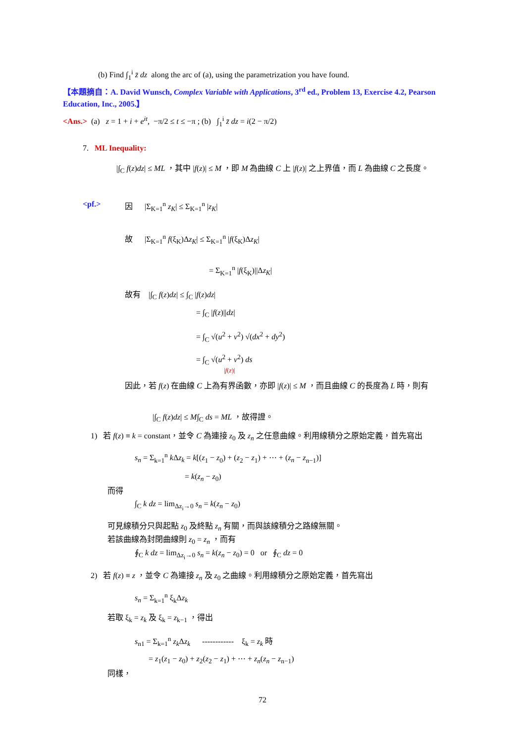(b) Find ∫<sub>1</sub><sup>i</sup> z̄ dz along the arc of (a), using the parametrization you have found.
【本題摘自：A. David Wunsch, Complex Variable with Applications, 3<sup>rd</sup> ed., Problem 13, Exercise 4.2, Pearson Education, Inc., 2005.】
<Ans.> (a) z = 1 + i + e<sup>it</sup>, −π/2 ≤ t ≤ −π ; (b) ∫<sub>1</sub><sup>i</sup> z̄ dz = i(2 − π/2)
7. ML Inequality:
|∫<sub>C</sub> f(z)dz| ≤ ML ，其中 |f(z)| ≤ M ，即 M 為曲線 C 上 |f(z)| 之上界值，而 L 為曲線 C 之長度。
<pf.>
因 |Σ<sub>K=1</sub><sup>n</sup> z<sub>K</sub>| ≤ Σ<sub>K=1</sub><sup>n</sup> |z<sub>K</sub>|
故 |Σ<sub>K=1</sub><sup>n</sup> f(ξ<sub>K</sub>)Δz<sub>K</sub>| ≤ Σ<sub>K=1</sub><sup>n</sup> |f(ξ<sub>K</sub>)Δz<sub>K</sub>|
= Σ<sub>K=1</sub><sup>n</sup> |f(ξ<sub>K</sub>)||Δz<sub>K</sub>|
故有 |∫<sub>C</sub> f(z)dz| ≤ ∫<sub>C</sub> |f(z)dz|
= ∫<sub>C</sub> |f(z)||dz|
= ∫<sub>C</sub> √(u<sup>2</sup> + v<sup>2</sup>) √(dx<sup>2</sup> + dy<sup>2</sup>)
= ∫<sub>C</sub> √(u<sup>2</sup> + v<sup>2</sup>) ds
|f(z)|
因此，若 f(z) 在曲線 C 上為有界函數，亦即 |f(z)| ≤ M ，而且曲線 C 的長度為 L 時，則有
|∫<sub>C</sub> f(z)dz| ≤ M∫<sub>C</sub> ds = ML ，故得證。
1) 若 f(z) ≡ k = constant，並令 C 為連接 z<sub>0</sub> 及 z<sub>n</sub> 之任意曲線。利用線積分之原始定義，首先寫出
s<sub>n</sub> = Σ<sub>k=1</sub><sup>n</sup> k Δz<sub>k</sub> = k[(z<sub>1</sub> − z<sub>0</sub>) + (z<sub>2</sub> − z<sub>1</sub>) + ⋯ + (z<sub>n</sub> − z<sub>n−1</sub>)]
= k(z<sub>n</sub> − z<sub>0</sub>)
而得
∫<sub>C</sub> k dz = lim<sub>Δz<sub>i</sub>→0</sub> s<sub>n</sub> = k(z<sub>n</sub> − z<sub>0</sub>)
可見線積分只與起點 z<sub>0</sub> 及終點 z<sub>n</sub> 有關，而與該線積分之路線無關。
若該曲線為封閉曲線則 z<sub>0</sub> = z<sub>n</sub> ，而有
∮<sub>C</sub> k dz = lim<sub>Δz<sub>i</sub>→0</sub> s<sub>n</sub> = k(z<sub>n</sub> − z<sub>0</sub>) = 0 or ∮<sub>C</sub> dz = 0
2) 若 f(z) ≡ z ，並令 C 為連接 z<sub>n</sub> 及 z<sub>0</sub> 之曲線。利用線積分之原始定義，首先寫出
s<sub>n</sub> = Σ<sub>k=1</sub><sup>n</sup> ξ<sub>k</sub>Δz<sub>k</sub>
若取 ξ<sub>k</sub> = z<sub>k</sub> 及 ξ<sub>k</sub> = z<sub>k−1</sub> ，得出
s<sub>n1</sub> = Σ<sub>k=1</sub><sup>n</sup> z<sub>k</sub> Δz<sub>k</sub> ------------ ξ<sub>k</sub> = z<sub>k</sub> 時
= z<sub>1</sub>(z<sub>1</sub> − z<sub>0</sub>) + z<sub>2</sub>(z<sub>2</sub> − z<sub>1</sub>) + ⋯ + z<sub>n</sub>(z<sub>n</sub> − z<sub>n−1</sub>)
同樣，
72